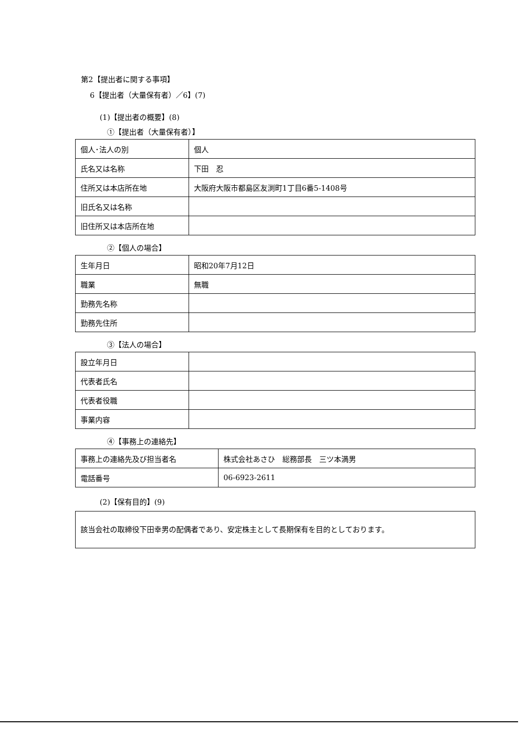第2【提出者に関する事項】
6【提出者（大量保有者）／6】(7)
(1)【提出者の概要】(8)
①【提出者（大量保有者）】
| 個人･法人の別 | 個人 |
| 氏名又は名称 | 下田 忍 |
| 住所又は本店所在地 | 大阪府大阪市都島区友渕町1丁目6番5-1408号 |
| 旧氏名又は名称 | |
| 旧住所又は本店所在地 | |
②【個人の場合】
| 生年月日 | 昭和20年7月12日 |
| 職業 | 無職 |
| 勤務先名称 | |
| 勤務先住所 | |
③【法人の場合】
| 設立年月日 | |
| 代表者氏名 | |
| 代表者役職 | |
| 事業内容 | |
④【事務上の連絡先】
| 事務上の連絡先及び担当者名 | 株式会社あさひ 総務部長 三ツ本満男 |
| 電話番号 | 06-6923-2611 |
(2)【保有目的】(9)
該当会社の取締役下田幸男の配偶者であり、安定株主として長期保有を目的としております。